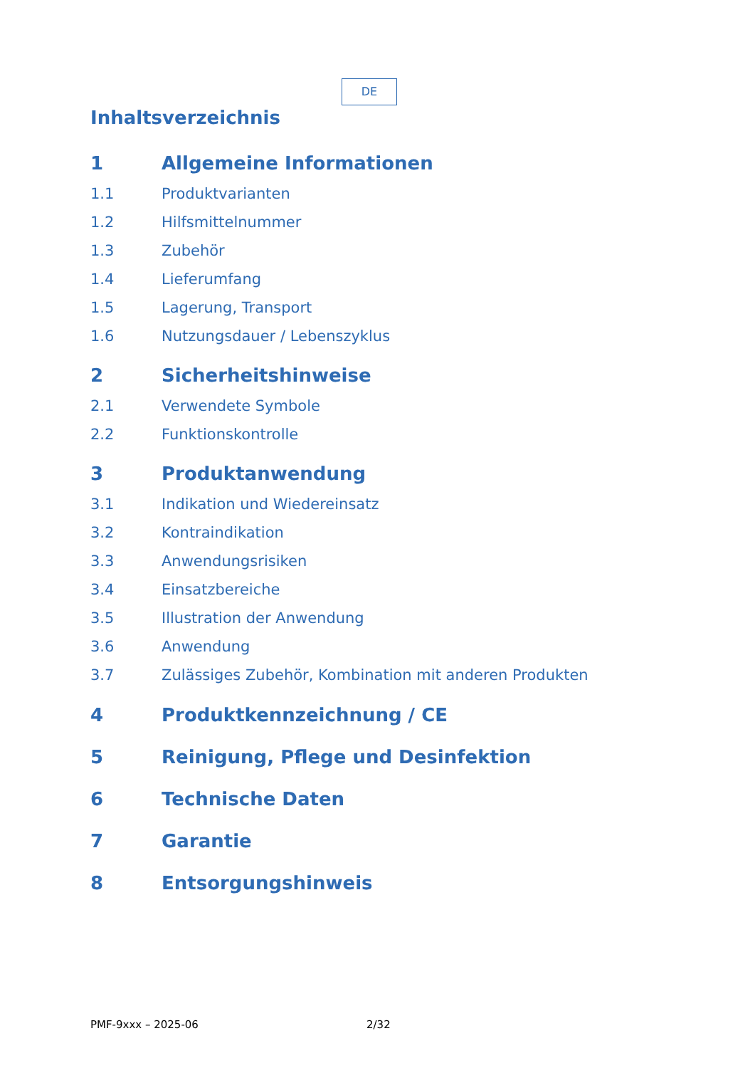DE
Inhaltsverzeichnis
1 Allgemeine Informationen
1.1 Produktvarianten
1.2 Hilfsmittelnummer
1.3 Zubehör
1.4 Lieferumfang
1.5 Lagerung, Transport
1.6 Nutzungsdauer / Lebenszyklus
2 Sicherheitshinweise
2.1 Verwendete Symbole
2.2 Funktionskontrolle
3 Produktanwendung
3.1 Indikation und Wiedereinsatz
3.2 Kontraindikation
3.3 Anwendungsrisiken
3.4 Einsatzbereiche
3.5 Illustration der Anwendung
3.6 Anwendung
3.7 Zulässiges Zubehör, Kombination mit anderen Produkten
4 Produktkennzeichnung / CE
5 Reinigung, Pflege und Desinfektion
6 Technische Daten
7 Garantie
8 Entsorgungshinweis
PMF-9xxx – 2025-06 2/32